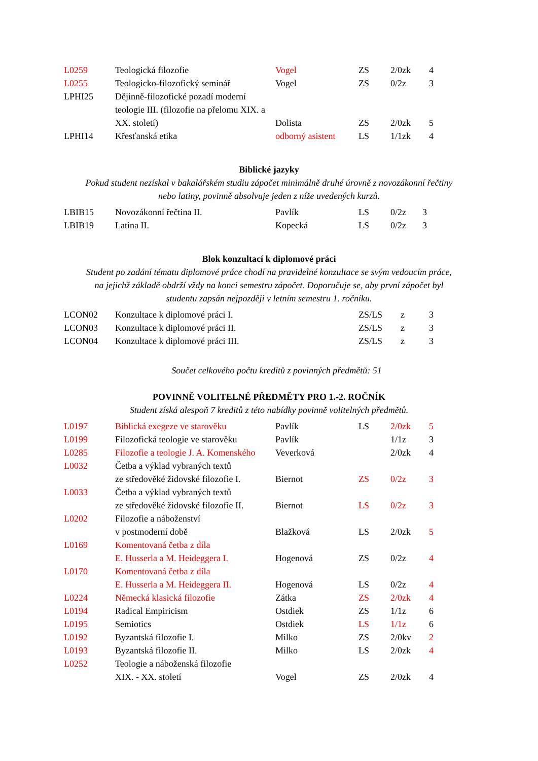| L0259 | Teologická filozofie | Vogel | ZS | 2/0zk | 4 |
| L0255 | Teologicko-filozofický seminář | Vogel | ZS | 0/2z | 3 |
| LPHI25 | Dějinně-filozofické pozadí moderní teologie III. (filozofie na přelomu XIX. a XX. století) | Dolista | ZS | 2/0zk | 5 |
| LPHI14 | Křesťanská etika | odborný asistent | LS | 1/1zk | 4 |
Biblické jazyky
Pokud student nezískal v bakalářském studiu zápočet minimálně druhé úrovně z novozákonní řečtiny
nebo latiny, povinně absolvuje jeden z níže uvedených kurzů.
| LBIB15 | Novozákonní řečtina II. | Pavlík | LS | 0/2z | 3 |
| LBIB19 | Latina II. | Kopecká | LS | 0/2z | 3 |
Blok konzultací k diplomové práci
Student po zadání tématu diplomové práce chodí na pravidelné konzultace se svým vedoucím práce,
na jejichž základě obdrží vždy na konci semestru zápočet. Doporučuje se, aby první zápočet byl
studentu zapsán nejpozději v letním semestru 1. ročníku.
| LCON02 | Konzultace k diplomové práci I. | | ZS/LS | z | 3 |
| LCON03 | Konzultace k diplomové práci II. | | ZS/LS | z | 3 |
| LCON04 | Konzultace k diplomové práci III. | | ZS/LS | z | 3 |
Součet celkového počtu kreditů z povinných předmětů: 51
POVINNĚ VOLITELNÉ PŘEDMĚTY PRO 1.-2. ROČNÍK
Student získá alespoň 7 kreditů z této nabídky povinně volitelných předmětů.
| L0197 | Biblická exegeze ve starověku | Pavlík | LS | 2/0zk | 5 |
| L0199 | Filozofická teologie ve starověku | Pavlík | | 1/1z | 3 |
| L0285 | Filozofie a teologie J. A. Komenského | Veverková | | 2/0zk | 4 |
| L0032 | Četba a výklad vybraných textů | | | | |
| | ze středověké židovské filozofie I. | Biernot | ZS | 0/2z | 3 |
| L0033 | Četba a výklad vybraných textů | | | | |
| | ze středověké židovské filozofie II. | Biernot | LS | 0/2z | 3 |
| L0202 | Filozofie a náboženství | | | | |
| | v postmoderní době | Blažková | LS | 2/0zk | 5 |
| L0169 | Komentovaná četba z díla | | | | |
| | E. Husserla a M. Heideggera I. | Hogenová | ZS | 0/2z | 4 |
| L0170 | Komentovaná četba z díla | | | | |
| | E. Husserla a M. Heideggera II. | Hogenová | LS | 0/2z | 4 |
| L0224 | Německá klasická filozofie | Zátka | ZS | 2/0zk | 4 |
| L0194 | Radical Empiricism | Ostdiek | ZS | 1/1z | 6 |
| L0195 | Semiotics | Ostdiek | LS | 1/1z | 6 |
| L0192 | Byzantská filozofie I. | Milko | ZS | 2/0kv | 2 |
| L0193 | Byzantská filozofie II. | Milko | LS | 2/0zk | 4 |
| L0252 | Teologie a náboženská filozofie | | | | |
| | XIX. - XX. století | Vogel | ZS | 2/0zk | 4 |